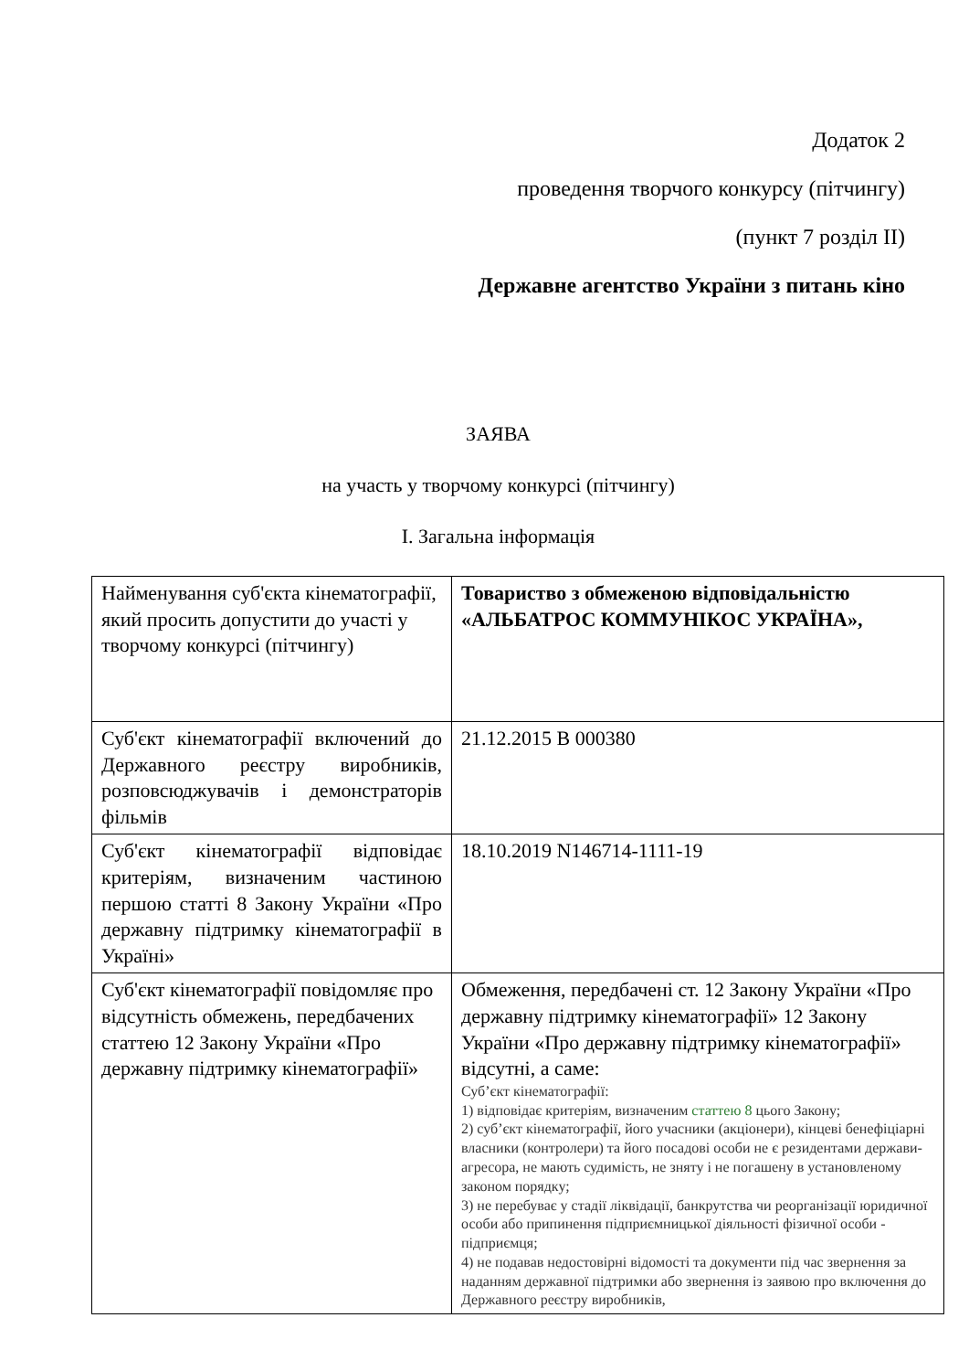Додаток 2
проведення творчого конкурсу (пітчингу)
(пункт 7 розділ II)
Державне агентство України з питань кіно
ЗАЯВА
на участь у творчому конкурсі (пітчингу)
I. Загальна інформація
| Найменування суб'єкта кінематографії, який просить допустити до участі у творчому конкурсі (пітчингу) | Товариство з обмеженою відповідальністю «АЛЬБАТРОС КОММУНІКОС УКРАЇНА», |
| Суб'єкт кінематографії включений до Державного реєстру виробників, розповсюджувачів і демонстраторів фільмів | 21.12.2015 В 000380 |
| Суб'єкт кінематографії відповідає критеріям, визначеним частиною першою статті 8 Закону України «Про державну підтримку кінематографії в Україні» | 18.10.2019 N146714-1111-19 |
| Суб'єкт кінематографії повідомляє про відсутність обмежень, передбачених статтею 12 Закону України «Про державну підтримку кінематографії» | Обмеження, передбачені ст. 12 Закону України «Про державну підтримку кінематографії» 12 Закону України «Про державну підтримку кінематографії» відсутні, а саме: Суб’єкт кінематографії: 1) відповідає критеріям, визначеним статтею 8 цього Закону; 2) суб’єкт кінематографії, його учасники (акціонери), кінцеві бенефіціарні власники (контролери) та його посадові особи не є резидентами держави-агресора, не мають судимість, не зняту і не погашену в установленому законом порядку; 3) не перебуває у стадії ліквідації, банкрутства чи реорганізації юридичної особи або припинення підприємницької діяльності фізичної особи - підприємця; 4) не подавав недостовірні відомості та документи під час звернення за наданням державної підтримки або звернення із заявою про включення до Державного реєстру виробників, |